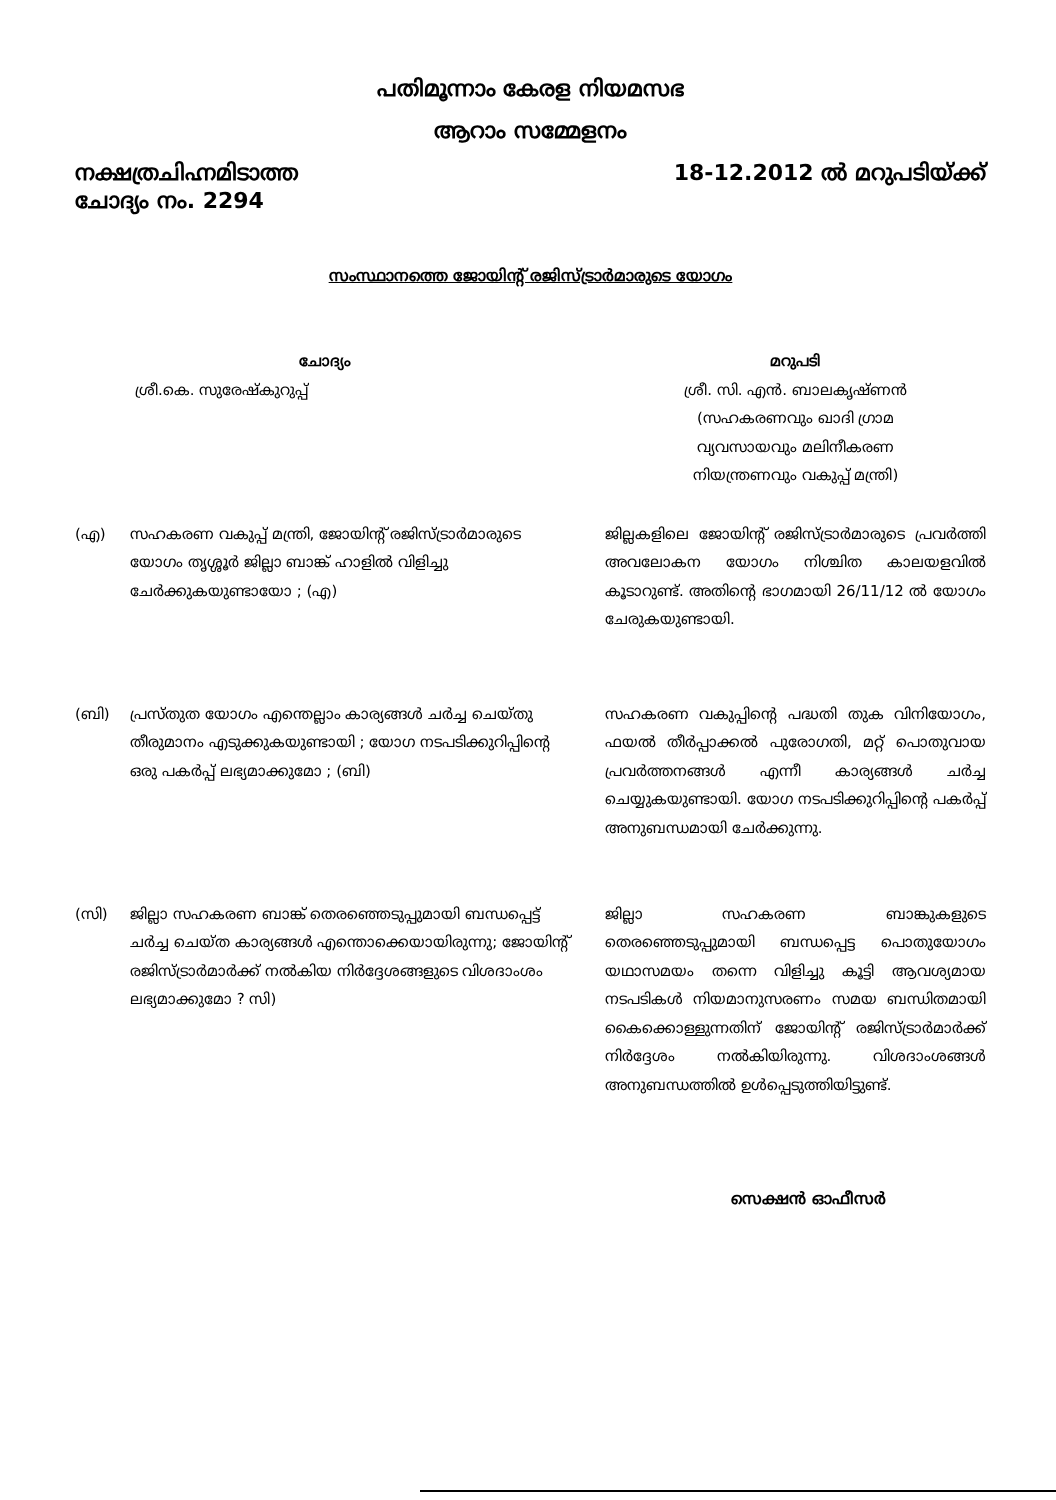പതിമൂന്നാം കേരള നിയമസഭ
ആറാം സമ്മേളനം
നക്ഷത്രചിഹ്നമിടാത്ത
ചോദ്യം നം. 2294
18-12.2012 ൽ മറുപടിയ്ക്ക്
സംസ്ഥാനത്തെ ജോയിന്റ് രജിസ്ട്രാർമാരുടെ യോഗം
ചോദ്യം മറുപടി
ശ്രീ.കെ. സുരേഷ്കുറുപ്പ് ശ്രീ. സി. എൻ. ബാലകൃഷ്ണൻ
(സഹകരണവും ഖാദി ഗ്രാമ
വ്യവസായവും മലിനീകരണ
നിയന്ത്രണവും വകുപ്പ് മന്ത്രി)
(എ) സഹകരണ വകുപ്പ് മന്ത്രി, ജോയിന്റ് രജിസ്ട്രാർമാരുടെ യോഗം തൃശ്ശൂർ ജില്ലാ ബാങ്ക് ഹാളിൽ വിളിച്ചു ചേർക്കുകയുണ്ടായോ ; (എ)
ജില്ലകളിലെ ജോയിന്റ് രജിസ്ട്രാർമാരുടെ പ്രവർത്തി അവലോകന യോഗം നിശ്ചിത കാലയളവിൽ കൂടാറുണ്ട്. അതിന്റെ ഭാഗമായി 26/11/12 ൽ യോഗം ചേരുകയുണ്ടായി.
(ബി) പ്രസ്തുത യോഗം എന്തെല്ലാം കാര്യങ്ങൾ ചർച്ച ചെയ്തു തീരുമാനം എടുക്കുകയുണ്ടായി ; യോഗ നടപടിക്കുറിപ്പിന്റെ ഒരു പകർപ്പ് ലഭ്യമാക്കുമോ ; (ബി)
സഹകരണ വകുപ്പിന്റെ പദ്ധതി തുക വിനിയോഗം, ഫയൽ തീർപ്പാക്കൽ പുരോഗതി, മറ്റ് പൊതുവായ പ്രവർത്തനങ്ങൾ എന്നീ കാര്യങ്ങൾ ചർച്ച ചെയ്യുകയുണ്ടായി. യോഗ നടപടിക്കുറിപ്പിന്റെ പകർപ്പ് അനുബന്ധമായി ചേർക്കുന്നു.
(സി) ജില്ലാ സഹകരണ ബാങ്ക് തെരഞ്ഞെടുപ്പുമായി ബന്ധപ്പെട്ട് ചർച്ച ചെയ്ത കാര്യങ്ങൾ എന്തൊക്കെയായിരുന്നു; ജോയിന്റ് രജിസ്ട്രാർമാർക്ക് നൽകിയ നിർദ്ദേശങ്ങളുടെ വിശദാംശം ലഭ്യമാക്കുമോ ? സി)
ജില്ലാ സഹകരണ ബാങ്കുകളുടെ തെരഞ്ഞെടുപ്പുമായി ബന്ധപ്പെട്ട പൊതുയോഗം യഥാസമയം തന്നെ വിളിച്ചു കൂട്ടി ആവശ്യമായ നടപടികൾ നിയമാനുസരണം സമയ ബന്ധിതമായി കൈക്കൊള്ളുന്നതിന് ജോയിന്റ് രജിസ്ട്രാർമാർക്ക് നിർദ്ദേശം നൽകിയിരുന്നു. വിശദാംശങ്ങൾ അനുബന്ധത്തിൽ ഉൾപ്പെടുത്തിയിട്ടുണ്ട്.
സെക്ഷൻ ഓഫീസർ